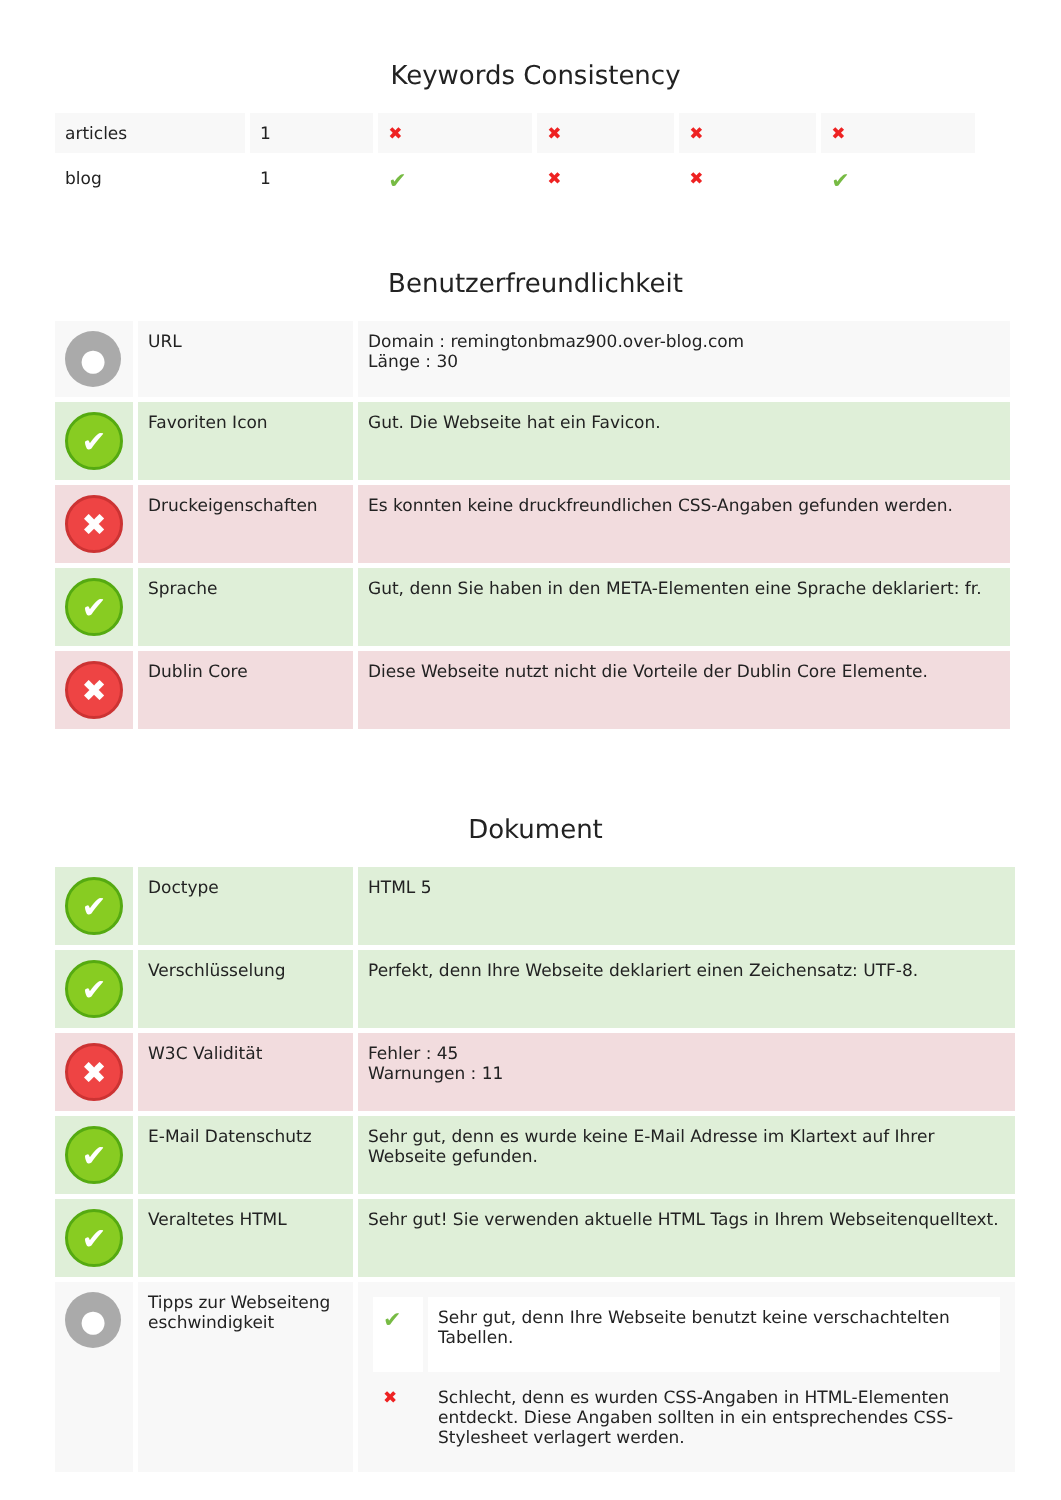Keywords Consistency
| articles | 1 | ✖ | ✖ | ✖ | ✖ |
| blog | 1 | ✔ | ✖ | ✖ | ✔ |
Benutzerfreundlichkeit
| ● | URL | Domain : remingtonbmaz900.over-blog.com Länge : 30 |
| ✔ | Favoriten Icon | Gut. Die Webseite hat ein Favicon. |
| ✖ | Druckeigenschaften | Es konnten keine druckfreundlichen CSS-Angaben gefunden werden. |
| ✔ | Sprache | Gut, denn Sie haben in den META-Elementen eine Sprache deklariert: fr. |
| ✖ | Dublin Core | Diese Webseite nutzt nicht die Vorteile der Dublin Core Elemente. |
Dokument
| ✔ | Doctype | HTML 5 |
| ✔ | Verschlüsselung | Perfekt, denn Ihre Webseite deklariert einen Zeichensatz: UTF-8. |
| ✖ | W3C Validität | Fehler : 45 Warnungen : 11 |
| ✔ | E-Mail Datenschutz | Sehr gut, denn es wurde keine E-Mail Adresse im Klartext auf Ihrer Webseite gefunden. |
| ✔ | Veraltetes HTML | Sehr gut! Sie verwenden aktuelle HTML Tags in Ihrem Webseitenquelltext. |
| ● | Tipps zur Webseiteng eschwindigkeit | / ✔ / Sehr gut, denn Ihre Webseite benutzt keine verschachtelten Tabellen. / / ✖ / Schlecht, denn es wurden CSS-Angaben in HTML-Elementen entdeckt. Diese Angaben sollten in ein entsprechendes CSS-Stylesheet verlagert werden. / |